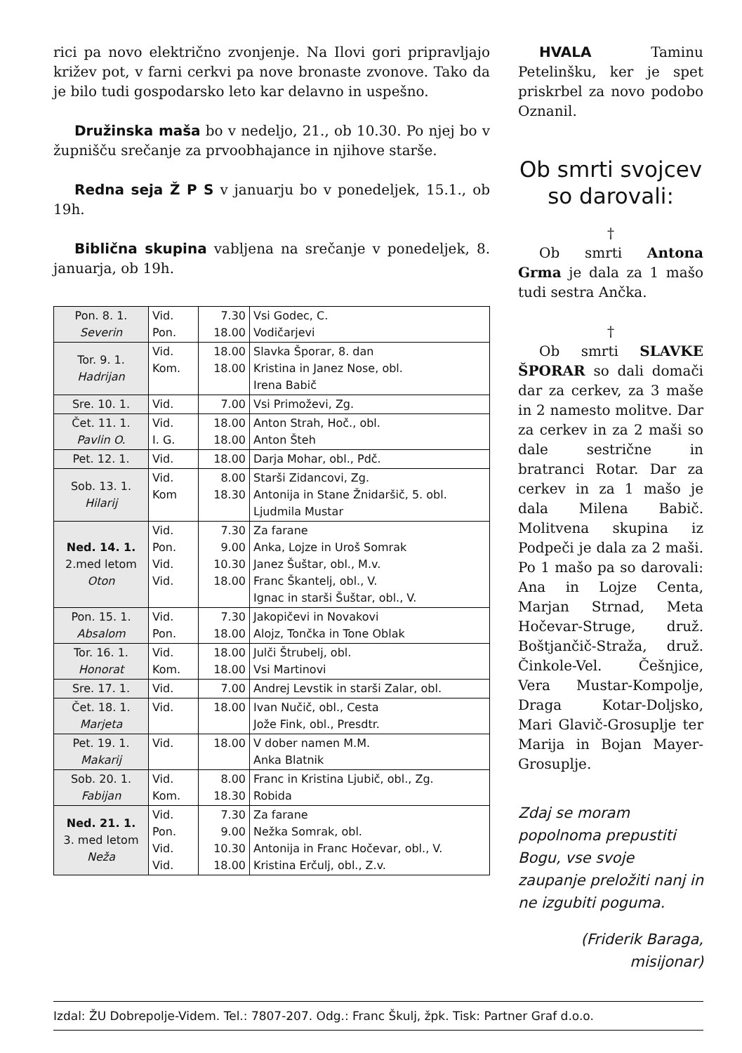rici pa novo električno zvonjenje. Na Ilovi gori pripravljajo križev pot, v farni cerkvi pa nove bronaste zvonove. Tako da je bilo tudi gospodarsko leto kar delavno in uspešno.
Družinska maša bo v nedeljo, 21., ob 10.30. Po njej bo v župnišču srečanje za prvoobhajance in njihove starše.
Redna seja Ž P S v januarju bo v ponedeljek, 15.1., ob 19h.
Biblična skupina vabljena na srečanje v ponedeljek, 8. januarja, ob 19h.
| Pon. 8. 1. Severin | Vid. Pon. | 7.30 18.00 | Vsi Godec, C. Vodičarjevi |
| Tor. 9. 1. Hadrijan | Vid. Kom. | 18.00 18.00 | Slavka Šporar, 8. dan Kristina in Janez Nose, obl. Irena Babič |
| Sre. 10. 1. | Vid. | 7.00 | Vsi Primoževi, Zg. |
| Čet. 11. 1. Pavlin O. | Vid. I. G. | 18.00 18.00 | Anton Strah, Hoč., obl. Anton Šteh |
| Pet. 12. 1. | Vid. | 18.00 | Darja Mohar, obl., Pdč. |
| Sob. 13. 1. Hilarij | Vid. Kom | 8.00 18.30 | Starši Zidancovi, Zg. Antonija in Stane Žnidaršič, 5. obl. Ljudmila Mustar |
| Ned. 14. 1. 2.med letom Oton | Vid. Pon. Vid. Vid. | 7.30 9.00 10.30 18.00 | Za farane Anka, Lojze in Uroš Somrak Janez Šuštar, obl., M.v. Franc Škantelj, obl., V. Ignac in starši Šuštar, obl., V. |
| Pon. 15. 1. Absalom | Vid. Pon. | 7.30 18.00 | Jakopičevi in Novakovi Alojz, Tončka in Tone Oblak |
| Tor. 16. 1. Honorat | Vid. Kom. | 18.00 18.00 | Julči Štrubelj, obl. Vsi Martinovi |
| Sre. 17. 1. | Vid. | 7.00 | Andrej Levstik in starši Zalar, obl. |
| Čet. 18. 1. Marjeta | Vid. | 18.00 | Ivan Nučič, obl., Cesta Jože Fink, obl., Presdtr. |
| Pet. 19. 1. Makarij | Vid. | 18.00 | V dober namen M.M. Anka Blatnik |
| Sob. 20. 1. Fabijan | Vid. Kom. | 8.00 18.30 | Franc in Kristina Ljubič, obl., Zg. Robida |
| Ned. 21. 1. 3. med letom Neža | Vid. Pon. Vid. Vid. | 7.30 9.00 10.30 18.00 | Za farane Nežka Somrak, obl. Antonija in Franc Hočevar, obl., V. Kristina Erčulj, obl., Z.v. |
HVALA Taminu Petelinšku, ker je spet priskrbel za novo podobo Oznanil.
Ob smrti svojcev so darovali:
†
Ob smrti Antona Grma je dala za 1 mašo tudi sestra Ančka.
†
Ob smrti SLAVKE ŠPORAR so dali domači dar za cerkev, za 3 maše in 2 namesto molitve. Dar za cerkev in za 2 maši so dale sestrične in bratranci Rotar. Dar za cerkev in za 1 mašo je dala Milena Babič. Molitvena skupina iz Podpeči je dala za 2 maši. Po 1 mašo pa so darovali: Ana in Lojze Centa, Marjan Strnad, Meta Hočevar-Struge, druž. Boštjančič-Straža, druž. Činkole-Vel. Češnjice, Vera Mustar-Kompolje, Draga Kotar-Doljsko, Mari Glavič-Grosuplje ter Marija in Bojan Mayer-Grosuplje.
Zdaj se moram popolnoma prepustiti Bogu, vse svoje zaupanje preložiti nanj in ne izgubiti poguma.
(Friderik Baraga,
misijonar)
Izdal: ŽU Dobrepolje-Videm. Tel.: 7807-207. Odg.: Franc Škulj, žpk. Tisk: Partner Graf d.o.o.